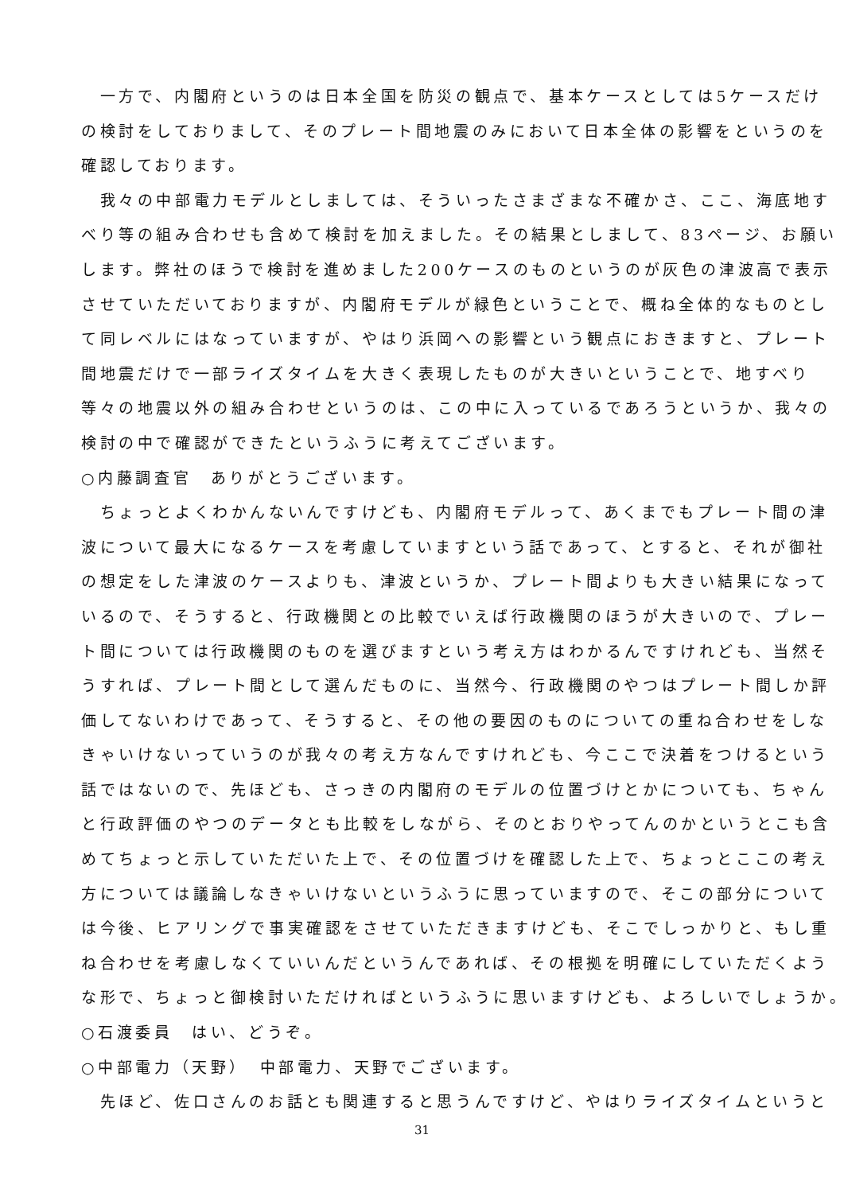一方で、内閣府というのは日本全国を防災の観点で、基本ケースとしては5ケースだけ
の検討をしておりまして、そのプレート間地震のみにおいて日本全体の影響をというのを
確認しております。
　我々の中部電力モデルとしましては、そういったさまざまな不確かさ、ここ、海底地す
べり等の組み合わせも含めて検討を加えました。その結果としまして、83ページ、お願い
します。弊社のほうで検討を進めました200ケースのものというのが灰色の津波高で表示
させていただいておりますが、内閣府モデルが緑色ということで、概ね全体的なものとし
て同レベルにはなっていますが、やはり浜岡への影響という観点におきますと、プレート
間地震だけで一部ライズタイムを大きく表現したものが大きいということで、地すべり
等々の地震以外の組み合わせというのは、この中に入っているであろうというか、我々の
検討の中で確認ができたというふうに考えてございます。
○内藤調査官　ありがとうございます。
　ちょっとよくわかんないんですけども、内閣府モデルって、あくまでもプレート間の津
波について最大になるケースを考慮していますという話であって、とすると、それが御社
の想定をした津波のケースよりも、津波というか、プレート間よりも大きい結果になって
いるので、そうすると、行政機関との比較でいえば行政機関のほうが大きいので、プレー
ト間については行政機関のものを選びますという考え方はわかるんですけれども、当然そ
うすれば、プレート間として選んだものに、当然今、行政機関のやつはプレート間しか評
価してないわけであって、そうすると、その他の要因のものについての重ね合わせをしな
きゃいけないっていうのが我々の考え方なんですけれども、今ここで決着をつけるという
話ではないので、先ほども、さっきの内閣府のモデルの位置づけとかについても、ちゃん
と行政評価のやつのデータとも比較をしながら、そのとおりやってんのかというとこも含
めてちょっと示していただいた上で、その位置づけを確認した上で、ちょっとここの考え
方については議論しなきゃいけないというふうに思っていますので、そこの部分について
は今後、ヒアリングで事実確認をさせていただきますけども、そこでしっかりと、もし重
ね合わせを考慮しなくていいんだというんであれば、その根拠を明確にしていただくよう
な形で、ちょっと御検討いただければというふうに思いますけども、よろしいでしょうか。
○石渡委員　はい、どうぞ。
○中部電力（天野）　中部電力、天野でございます。
　先ほど、佐口さんのお話とも関連すると思うんですけど、やはりライズタイムというと
31